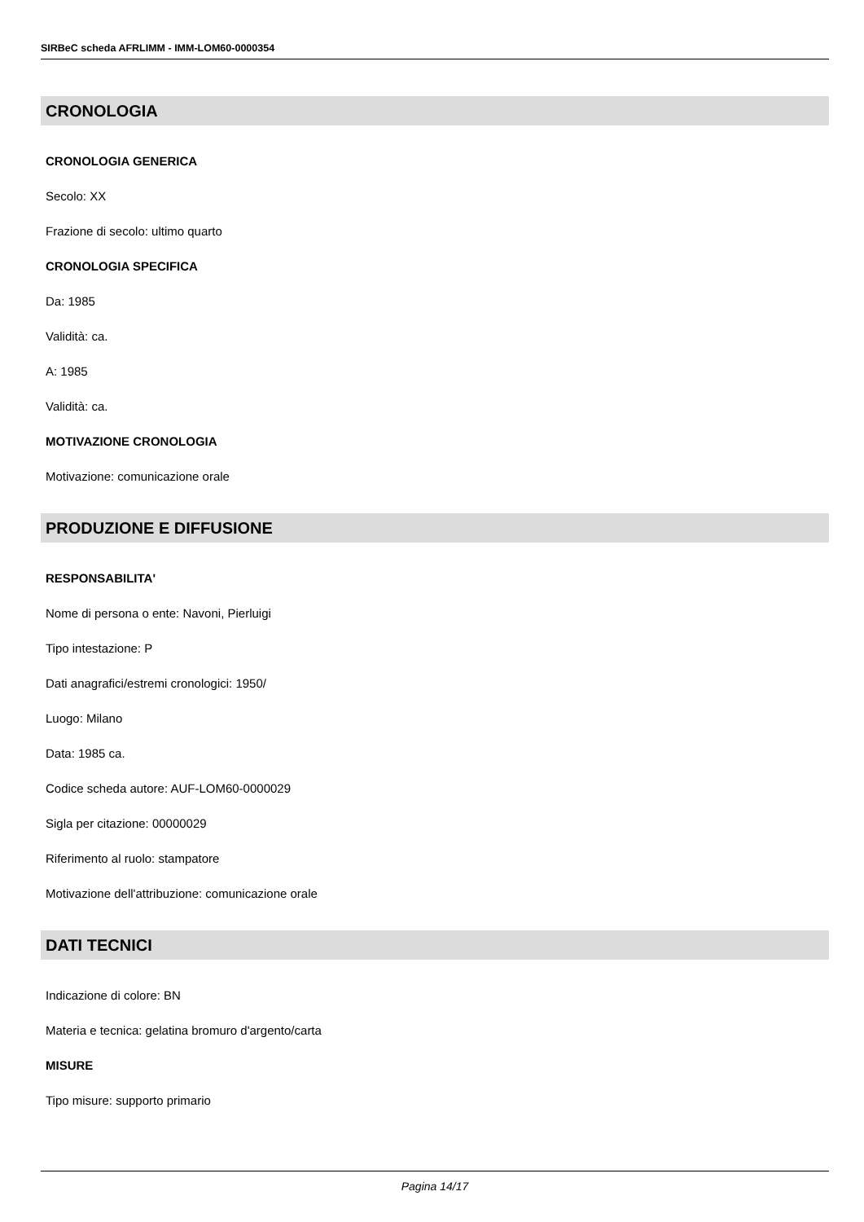SIRBeC scheda AFRLIMM - IMM-LOM60-0000354
CRONOLOGIA
CRONOLOGIA GENERICA
Secolo: XX
Frazione di secolo: ultimo quarto
CRONOLOGIA SPECIFICA
Da: 1985
Validità: ca.
A: 1985
Validità: ca.
MOTIVAZIONE CRONOLOGIA
Motivazione: comunicazione orale
PRODUZIONE E DIFFUSIONE
RESPONSABILITA'
Nome di persona o ente: Navoni, Pierluigi
Tipo intestazione: P
Dati anagrafici/estremi cronologici: 1950/
Luogo: Milano
Data: 1985 ca.
Codice scheda autore: AUF-LOM60-0000029
Sigla per citazione: 00000029
Riferimento al ruolo: stampatore
Motivazione dell'attribuzione: comunicazione orale
DATI TECNICI
Indicazione di colore: BN
Materia e tecnica: gelatina bromuro d'argento/carta
MISURE
Tipo misure: supporto primario
Pagina 14/17